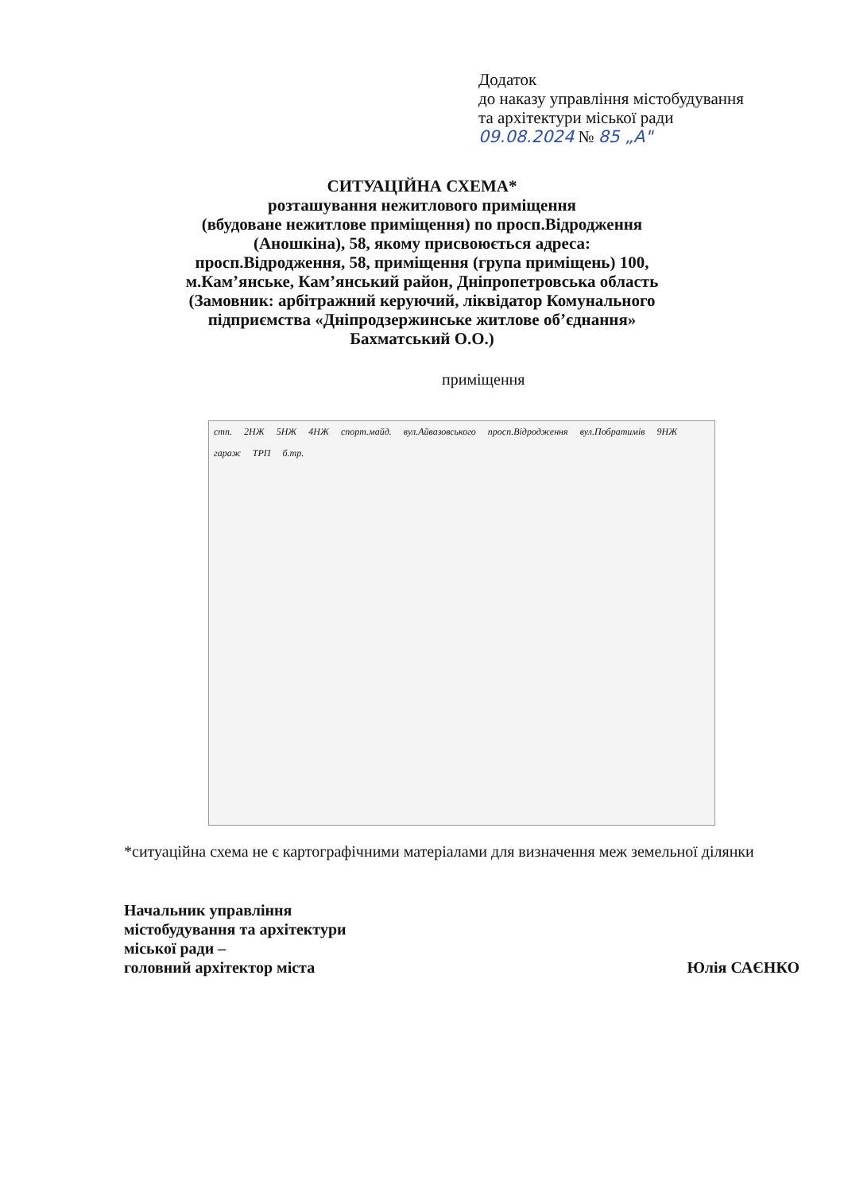Додаток
до наказу управління містобудування
та архітектури міської ради
09.08.2024 № 85 „А"
СИТУАЦІЙНА СХЕМА*
розташування нежитлового приміщення
(вбудоване нежитлове приміщення) по просп.Відродження
(Аношкіна), 58, якому присвоюється адреса:
просп.Відродження, 58, приміщення (група приміщень) 100,
м.Кам’янське, Кам’янський район, Дніпропетровська область
(Замовник: арбітражний керуючий, ліквідатор Комунального
підприємства «Дніпродзержинське житлове об’єднання»
Бахматський О.О.)
приміщення
стп. 2НЖ 5НЖ 4НЖ спорт.майд. вул.Айвазовського просп.Відродження вул.Побратимів 9НЖ гараж ТРП б.тр.
*ситуаційна схема не є картографічними матеріалами для визначення меж земельної ділянки
Начальник управління
містобудування та архітектури
міської ради –
головний архітектор міста
Юлія САЄНКО